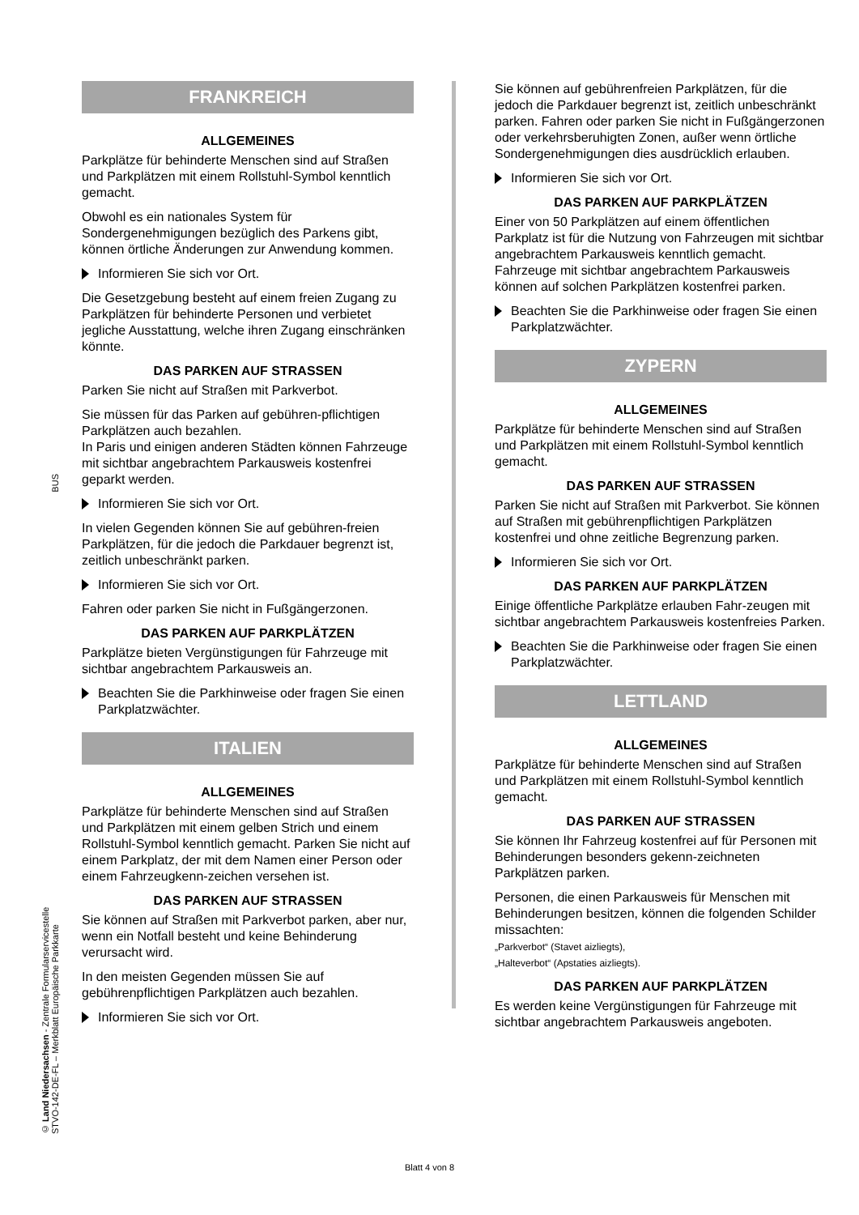BUS
© Land Niedersachsen - Zentrale Formularservicestelle
STVO-142-DE-FL – Merkblatt Europäische Parkkarte
FRANKREICH
ALLGEMEINES
Parkplätze für behinderte Menschen sind auf Straßen und Parkplätzen mit einem Rollstuhl-Symbol kenntlich gemacht.
Obwohl es ein nationales System für Sondergenehmigungen bezüglich des Parkens gibt, können örtliche Änderungen zur Anwendung kommen.
Informieren Sie sich vor Ort.
Die Gesetzgebung besteht auf einem freien Zugang zu Parkplätzen für behinderte Personen und verbietet jegliche Ausstattung, welche ihren Zugang einschränken könnte.
DAS PARKEN AUF STRASSEN
Parken Sie nicht auf Straßen mit Parkverbot.
Sie müssen für das Parken auf gebühren-pflichtigen Parkplätzen auch bezahlen.
In Paris und einigen anderen Städten können Fahrzeuge mit sichtbar angebrachtem Parkausweis kostenfrei geparkt werden.
Informieren Sie sich vor Ort.
In vielen Gegenden können Sie auf gebühren-freien Parkplätzen, für die jedoch die Parkdauer begrenzt ist, zeitlich unbeschränkt parken.
Informieren Sie sich vor Ort.
Fahren oder parken Sie nicht in Fußgängerzonen.
DAS PARKEN AUF PARKPLÄTZEN
Parkplätze bieten Vergünstigungen für Fahrzeuge mit sichtbar angebrachtem Parkausweis an.
Beachten Sie die Parkhinweise oder fragen Sie einen Parkplatzwächter.
ITALIEN
ALLGEMEINES
Parkplätze für behinderte Menschen sind auf Straßen und Parkplätzen mit einem gelben Strich und einem Rollstuhl-Symbol kenntlich gemacht. Parken Sie nicht auf einem Parkplatz, der mit dem Namen einer Person oder einem Fahrzeugkenn-zeichen versehen ist.
DAS PARKEN AUF STRASSEN
Sie können auf Straßen mit Parkverbot parken, aber nur, wenn ein Notfall besteht und keine Behinderung verursacht wird.
In den meisten Gegenden müssen Sie auf gebührenpflichtigen Parkplätzen auch bezahlen.
Informieren Sie sich vor Ort.
Sie können auf gebührenfreien Parkplätzen, für die jedoch die Parkdauer begrenzt ist, zeitlich unbeschränkt parken. Fahren oder parken Sie nicht in Fußgängerzonen oder verkehrsberuhigten Zonen, außer wenn örtliche Sondergenehmigungen dies ausdrücklich erlauben.
Informieren Sie sich vor Ort.
DAS PARKEN AUF PARKPLÄTZEN
Einer von 50 Parkplätzen auf einem öffentlichen Parkplatz ist für die Nutzung von Fahrzeugen mit sichtbar angebrachtem Parkausweis kenntlich gemacht. Fahrzeuge mit sichtbar angebrachtem Parkausweis können auf solchen Parkplätzen kostenfrei parken.
Beachten Sie die Parkhinweise oder fragen Sie einen Parkplatzwächter.
ZYPERN
ALLGEMEINES
Parkplätze für behinderte Menschen sind auf Straßen und Parkplätzen mit einem Rollstuhl-Symbol kenntlich gemacht.
DAS PARKEN AUF STRASSEN
Parken Sie nicht auf Straßen mit Parkverbot. Sie können auf Straßen mit gebührenpflichtigen Parkplätzen kostenfrei und ohne zeitliche Begrenzung parken.
Informieren Sie sich vor Ort.
DAS PARKEN AUF PARKPLÄTZEN
Einige öffentliche Parkplätze erlauben Fahr-zeugen mit sichtbar angebrachtem Parkausweis kostenfreies Parken.
Beachten Sie die Parkhinweise oder fragen Sie einen Parkplatzwächter.
LETTLAND
ALLGEMEINES
Parkplätze für behinderte Menschen sind auf Straßen und Parkplätzen mit einem Rollstuhl-Symbol kenntlich gemacht.
DAS PARKEN AUF STRASSEN
Sie können Ihr Fahrzeug kostenfrei auf für Personen mit Behinderungen besonders gekenn-zeichneten Parkplätzen parken.
Personen, die einen Parkausweis für Menschen mit Behinderungen besitzen, können die folgenden Schilder missachten:
„Parkverbot“ (Stavet aizliegts),
„Halteverbot“ (Apstaties aizliegts).
DAS PARKEN AUF PARKPLÄTZEN
Es werden keine Vergünstigungen für Fahrzeuge mit sichtbar angebrachtem Parkausweis angeboten.
Blatt 4 von 8